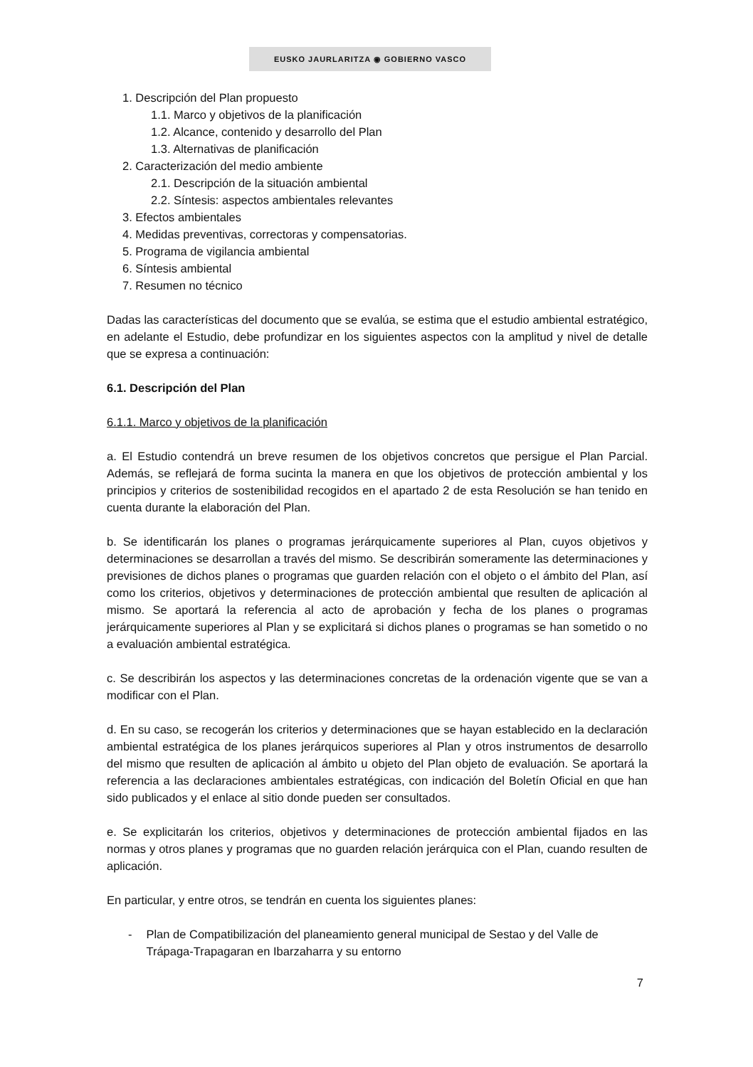EUSKO JAURLARITZA ◉ GOBIERNO VASCO
1. Descripción del Plan propuesto
1.1. Marco y objetivos de la planificación
1.2. Alcance, contenido y desarrollo del Plan
1.3. Alternativas de planificación
2. Caracterización del medio ambiente
2.1. Descripción de la situación ambiental
2.2. Síntesis: aspectos ambientales relevantes
3. Efectos ambientales
4. Medidas preventivas, correctoras y compensatorias.
5. Programa de vigilancia ambiental
6. Síntesis ambiental
7. Resumen no técnico
Dadas las características del documento que se evalúa, se estima que el estudio ambiental estratégico, en adelante el Estudio, debe profundizar en los siguientes aspectos con la amplitud y nivel de detalle que se expresa a continuación:
6.1. Descripción del Plan
6.1.1. Marco y objetivos de la planificación
a. El Estudio contendrá un breve resumen de los objetivos concretos que persigue el Plan Parcial. Además, se reflejará de forma sucinta la manera en que los objetivos de protección ambiental y los principios y criterios de sostenibilidad recogidos en el apartado 2 de esta Resolución se han tenido en cuenta durante la elaboración del Plan.
b. Se identificarán los planes o programas jerárquicamente superiores al Plan, cuyos objetivos y determinaciones se desarrollan a través del mismo. Se describirán someramente las determinaciones y previsiones de dichos planes o programas que guarden relación con el objeto o el ámbito del Plan, así como los criterios, objetivos y determinaciones de protección ambiental que resulten de aplicación al mismo. Se aportará la referencia al acto de aprobación y fecha de los planes o programas jerárquicamente superiores al Plan y se explicitará si dichos planes o programas se han sometido o no a evaluación ambiental estratégica.
c. Se describirán los aspectos y las determinaciones concretas de la ordenación vigente que se van a modificar con el Plan.
d. En su caso, se recogerán los criterios y determinaciones que se hayan establecido en la declaración ambiental estratégica de los planes jerárquicos superiores al Plan y otros instrumentos de desarrollo del mismo que resulten de aplicación al ámbito u objeto del Plan objeto de evaluación. Se aportará la referencia a las declaraciones ambientales estratégicas, con indicación del Boletín Oficial en que han sido publicados y el enlace al sitio donde pueden ser consultados.
e. Se explicitarán los criterios, objetivos y determinaciones de protección ambiental fijados en las normas y otros planes y programas que no guarden relación jerárquica con el Plan, cuando resulten de aplicación.
En particular, y entre otros, se tendrán en cuenta los siguientes planes:
- Plan de Compatibilización del planeamiento general municipal de Sestao y del Valle de Trápaga-Trapagaran en Ibarzaharra y su entorno
7